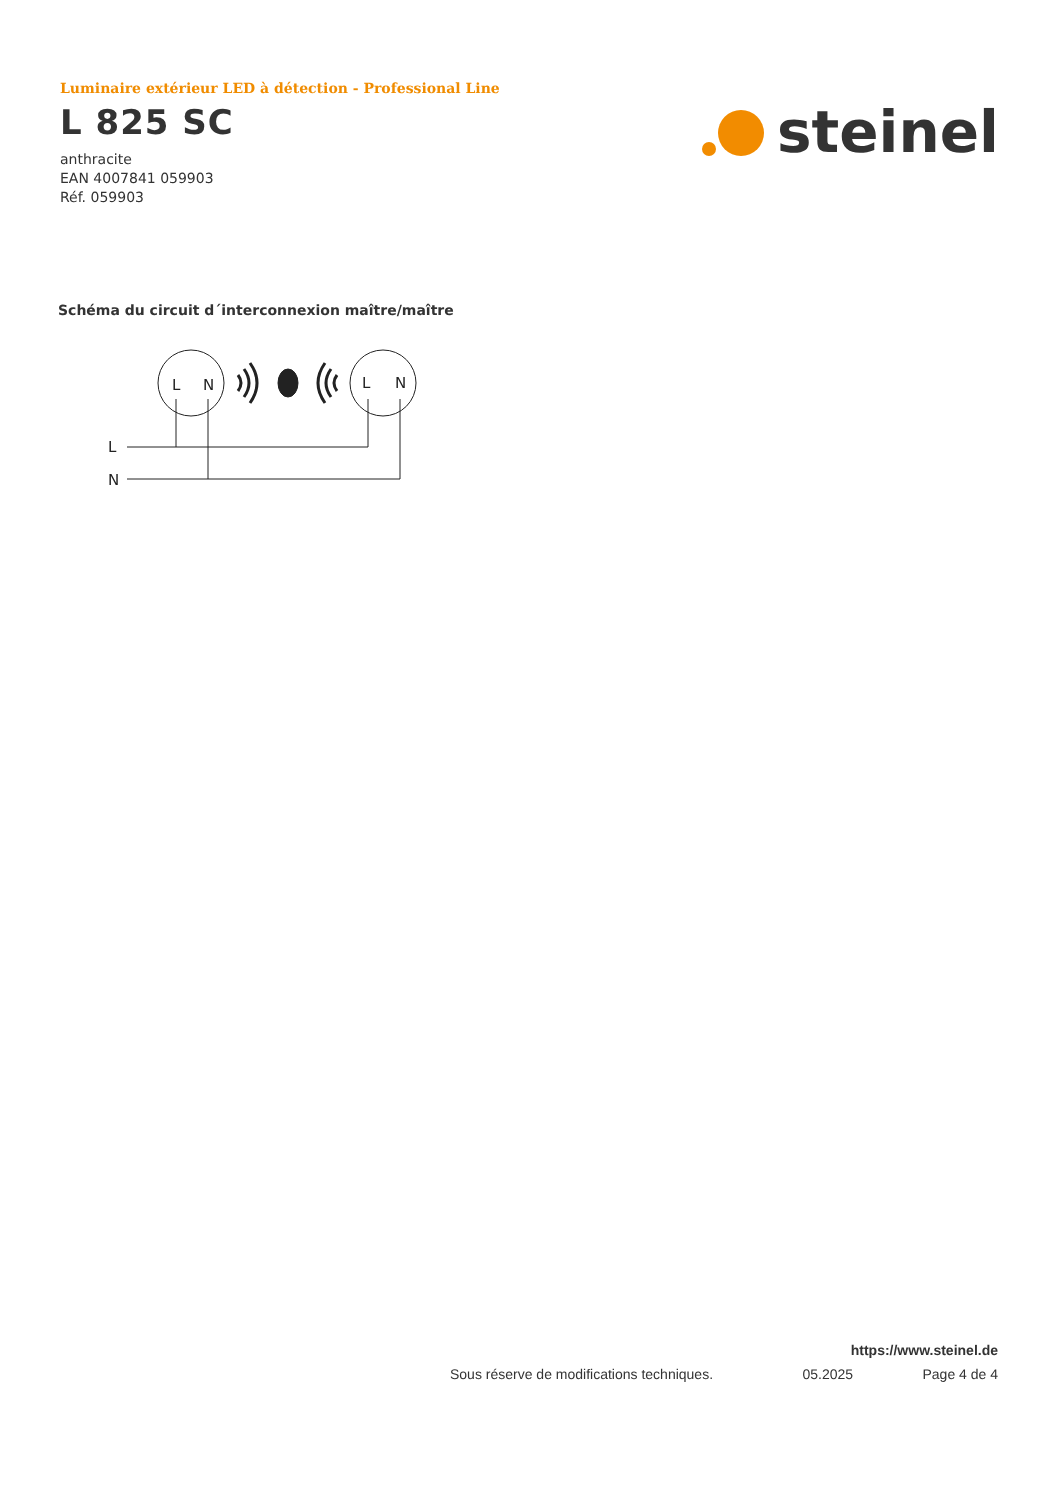Luminaire extérieur LED à détection - Professional Line
L 825 SC
anthracite
EAN 4007841 059903
Réf. 059903
steinel
Schéma du circuit d´interconnexion maître/maître
L
N
L
N
L
N
https://www.steinel.de
Sous réserve de modifications techniques. 05.2025 Page 4 de 4